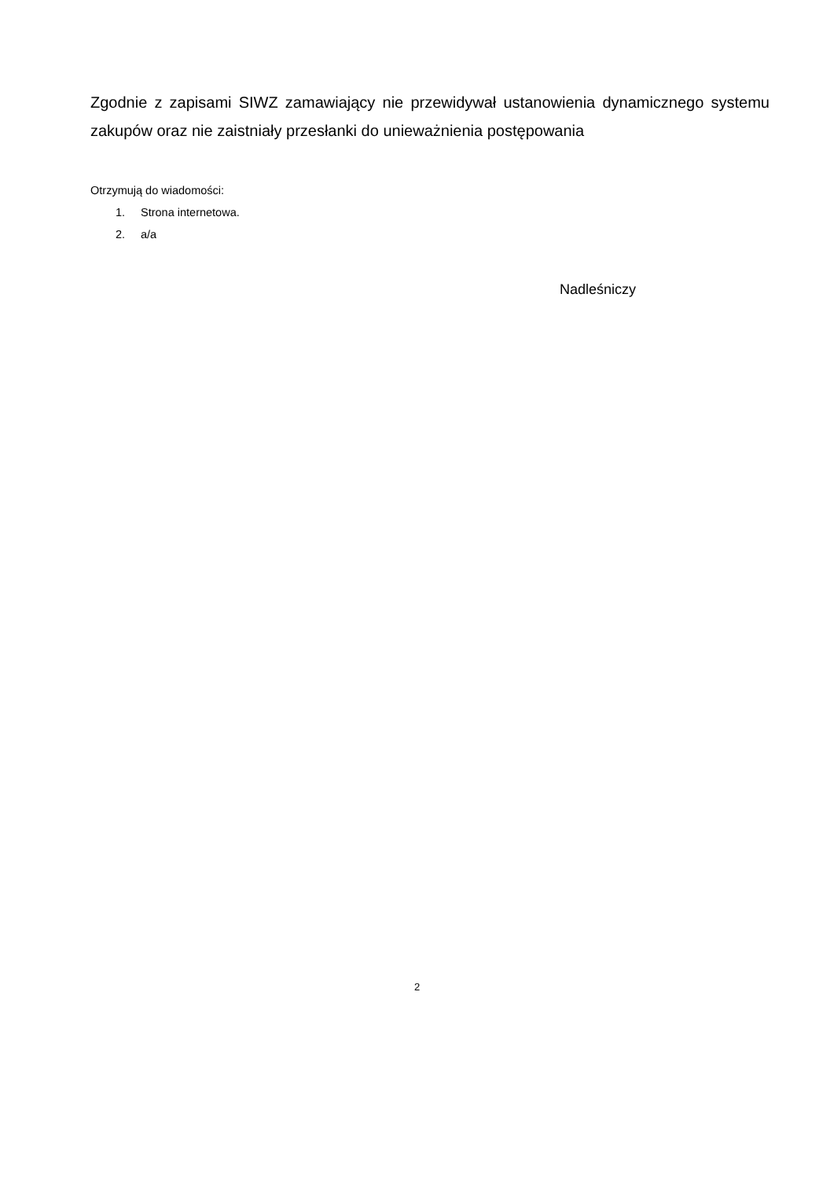Zgodnie z zapisami SIWZ zamawiający nie przewidywał ustanowienia dynamicznego systemu zakupów oraz nie zaistniały przesłanki do unieważnienia postępowania
Otrzymują do wiadomości:
1. Strona internetowa.
2. a/a
Nadleśniczy
2